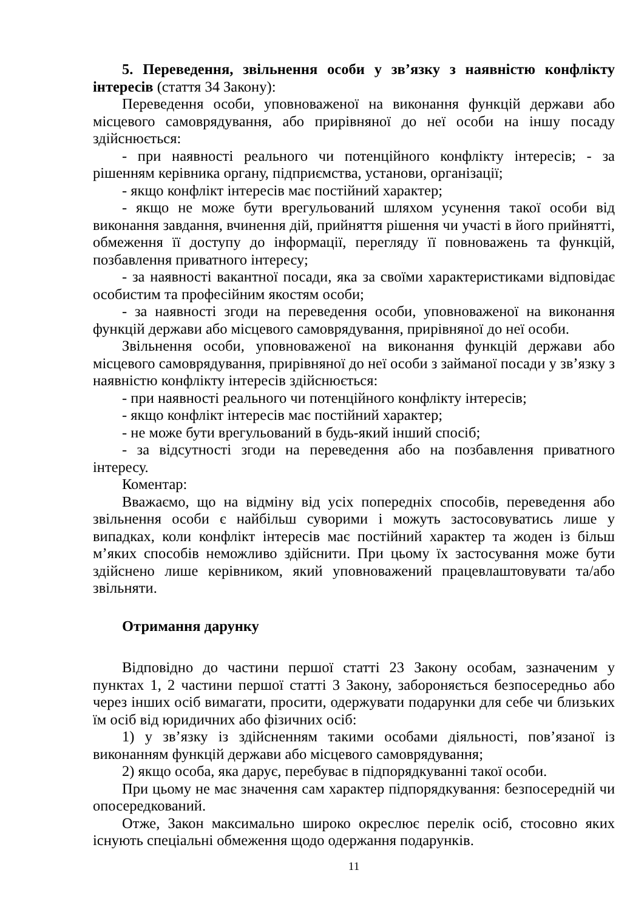5. Переведення, звільнення особи у зв’язку з наявністю конфлікту інтересів (стаття 34 Закону):
Переведення особи, уповноваженої на виконання функцій держави або місцевого самоврядування, або прирівняної до неї особи на іншу посаду здійснюється:
- при наявності реального чи потенційного конфлікту інтересів; - за рішенням керівника органу, підприємства, установи, організації;
- якщо конфлікт інтересів має постійний характер;
- якщо не може бути врегульований шляхом усунення такої особи від виконання завдання, вчинення дій, прийняття рішення чи участі в його прийнятті, обмеження її доступу до інформації, перегляду її повноважень та функцій, позбавлення приватного інтересу;
- за наявності вакантної посади, яка за своїми характеристиками відповідає особистим та професійним якостям особи;
- за наявності згоди на переведення особи, уповноваженої на виконання функцій держави або місцевого самоврядування, прирівняної до неї особи.
Звільнення особи, уповноваженої на виконання функцій держави або місцевого самоврядування, прирівняної до неї особи з займаної посади у зв’язку з наявністю конфлікту інтересів здійснюється:
- при наявності реального чи потенційного конфлікту інтересів;
- якщо конфлікт інтересів має постійний характер;
- не може бути врегульований в будь-який інший спосіб;
- за відсутності згоди на переведення або на позбавлення приватного інтересу.
Коментар:
Вважаємо, що на відміну від усіх попередніх способів, переведення або звільнення особи є найбільш суворими і можуть застосовуватись лише у випадках, коли конфлікт інтересів має постійний характер та жоден із більш м’яких способів неможливо здійснити. При цьому їх застосування може бути здійснено лише керівником, який уповноважений працевлаштовувати та/або звільняти.
Отримання дарунку
Відповідно до частини першої статті 23 Закону особам, зазначеним у пунктах 1, 2 частини першої статті 3 Закону, забороняється безпосередньо або через інших осіб вимагати, просити, одержувати подарунки для себе чи близьких їм осіб від юридичних або фізичних осіб:
1) у зв’язку із здійсненням такими особами діяльності, пов’язаної із виконанням функцій держави або місцевого самоврядування;
2) якщо особа, яка дарує, перебуває в підпорядкуванні такої особи.
При цьому не має значення сам характер підпорядкування: безпосередній чи опосередкований.
Отже, Закон максимально широко окреслює перелік осіб, стосовно яких існують спеціальні обмеження щодо одержання подарунків.
11